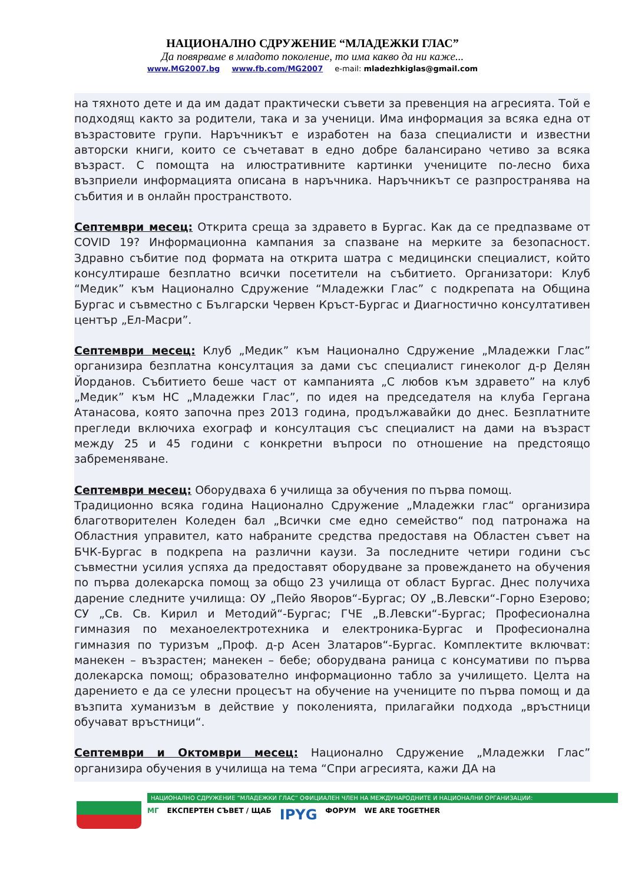НАЦИОНАЛНО СДРУЖЕНИЕ “МЛАДЕЖКИ ГЛАС”
Да повярваме в младото поколение, то има какво да ни каже...
www.MG2007.bg www.fb.com/MG2007 e-mail: mladezhkiglas@gmail.com
на тяхното дете и да им дадат практически съвети за превенция на агресията. Той е подходящ както за родители, така и за ученици. Има информация за всяка една от възрастовите групи. Наръчникът е изработен на база специалисти и известни авторски книги, които се съчетават в едно добре балансирано четиво за всяка възраст. С помощта на илюстративните картинки учениците по-лесно биха възприели информацията описана в наръчника. Наръчникът се разпространява на събития и в онлайн пространството.
Септември месец: Открита среща за здравето в Бургас. Как да се предпазваме от COVID 19? Информационна кампания за спазване на мерките за безопасност. Здравно събитие под формата на открита шатра с медицински специалист, който консултираше безплатно всички посетители на събитието. Организатори: Клуб “Медик” към Национално Сдружение “Младежки Глас” с подкрепата на Община Бургас и съвместно с Български Червен Кръст-Бургас и Диагностично консултативен център „Ел-Масри”.
Септември месец: Клуб „Медик” към Национално Сдружение „Младежки Глас” организира безплатна консултация за дами със специалист гинеколог д-р Делян Йорданов. Събитието беше част от кампанията „С любов към здравето” на клуб „Медик” към НС „Младежки Глас”, по идея на председателя на клуба Гергана Атанасова, която започна през 2013 година, продължавайки до днес. Безплатните прегледи включиха ехограф и консултация със специалист на дами на възраст между 25 и 45 години с конкретни въпроси по отношение на предстоящо забременяване.
Септември месец: Оборудваха 6 училища за обучения по първа помощ.
Традиционно всяка година Национално Сдружение „Младежки глас“ организира благотворителен Коледен бал „Всички сме едно семейство“ под патронажа на Областния управител, като набраните средства предоставя на Областен съвет на БЧК-Бургас в подкрепа на различни каузи. За последните четири години със съвместни усилия успяха да предоставят оборудване за провеждането на обучения по първа долекарска помощ за общо 23 училища от област Бургас. Днес получиха дарение следните училища: ОУ „Пейо Яворов“-Бургас; ОУ „В.Левски“-Горно Езерово; СУ „Св. Св. Кирил и Методий“-Бургас; ГЧЕ „В.Левски“-Бургас; Професионална гимназия по механоелектротехника и електроника-Бургас и Професионална гимназия по туризъм „Проф. д-р Асен Златаров“-Бургас. Комплектите включват: манекен – възрастен; манекен – бебе; оборудвана раница с консумативи по първа долекарска помощ; образователно информационно табло за училището. Целта на дарението е да се улесни процесът на обучение на учениците по първа помощ и да възпита хуманизъм в действие у поколенията, прилагайки подхода „връстници обучават връстници“.
Септември и Октомври месец: Национално Сдружение „Младежки Глас” организира обучения в училища на тема “Спри агресията, кажи ДА на
НАЦИОНАЛНО СДРУЖЕНИЕ “МЛАДЕЖКИ ГЛАС” ОФИЦИАЛЕН ЧЛЕН НА МЕЖДУНАРОДНИТЕ И НАЦИОНАЛНИ ОРГАНИЗАЦИИ:
МГ ЕКСПЕРТЕН СЪВЕТ / ЩАБ IPYG ФОРУМ WE ARE TOGETHER